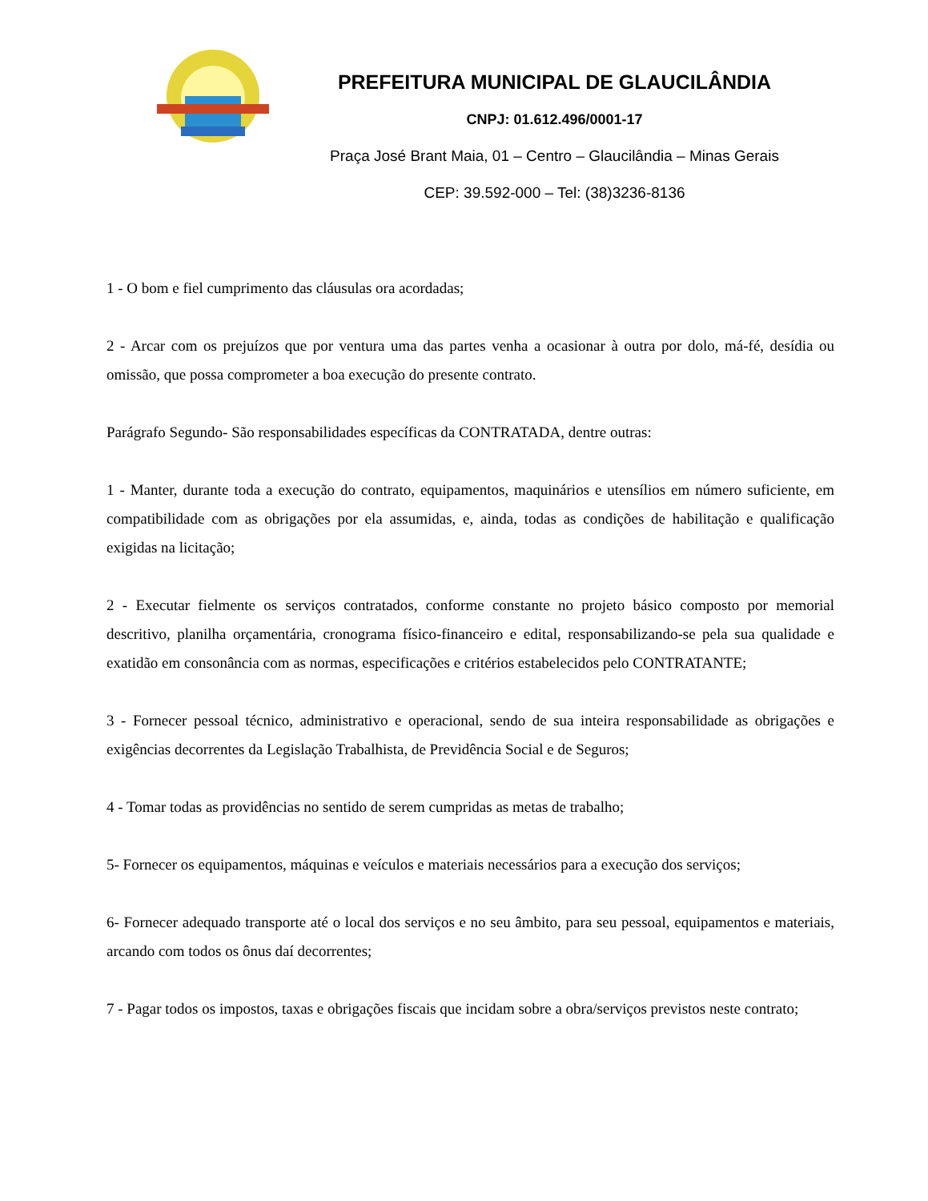PREFEITURA MUNICIPAL DE GLAUCILÂNDIA
CNPJ: 01.612.496/0001-17
Praça José Brant Maia, 01 – Centro – Glaucilândia – Minas Gerais
CEP: 39.592-000 – Tel: (38)3236-8136
1 - O bom e fiel cumprimento das cláusulas ora acordadas;
2 - Arcar com os prejuízos que por ventura uma das partes venha a ocasionar à outra por dolo, má-fé, desídia ou omissão, que possa comprometer a boa execução do presente contrato.
Parágrafo Segundo- São responsabilidades específicas da CONTRATADA, dentre outras:
1 - Manter, durante toda a execução do contrato, equipamentos, maquinários e utensílios em número suficiente, em compatibilidade com as obrigações por ela assumidas, e, ainda, todas as condições de habilitação e qualificação exigidas na licitação;
2 - Executar fielmente os serviços contratados, conforme constante no projeto básico composto por memorial descritivo, planilha orçamentária, cronograma físico-financeiro e edital, responsabilizando-se pela sua qualidade e exatidão em consonância com as normas, especificações e critérios estabelecidos pelo CONTRATANTE;
3 - Fornecer pessoal técnico, administrativo e operacional, sendo de sua inteira responsabilidade as obrigações e exigências decorrentes da Legislação Trabalhista, de Previdência Social e de Seguros;
4 - Tomar todas as providências no sentido de serem cumpridas as metas de trabalho;
5- Fornecer os equipamentos, máquinas e veículos e materiais necessários para a execução dos serviços;
6- Fornecer adequado transporte até o local dos serviços e no seu âmbito, para seu pessoal, equipamentos e materiais, arcando com todos os ônus daí decorrentes;
7 - Pagar todos os impostos, taxas e obrigações fiscais que incidam sobre a obra/serviços previstos neste contrato;